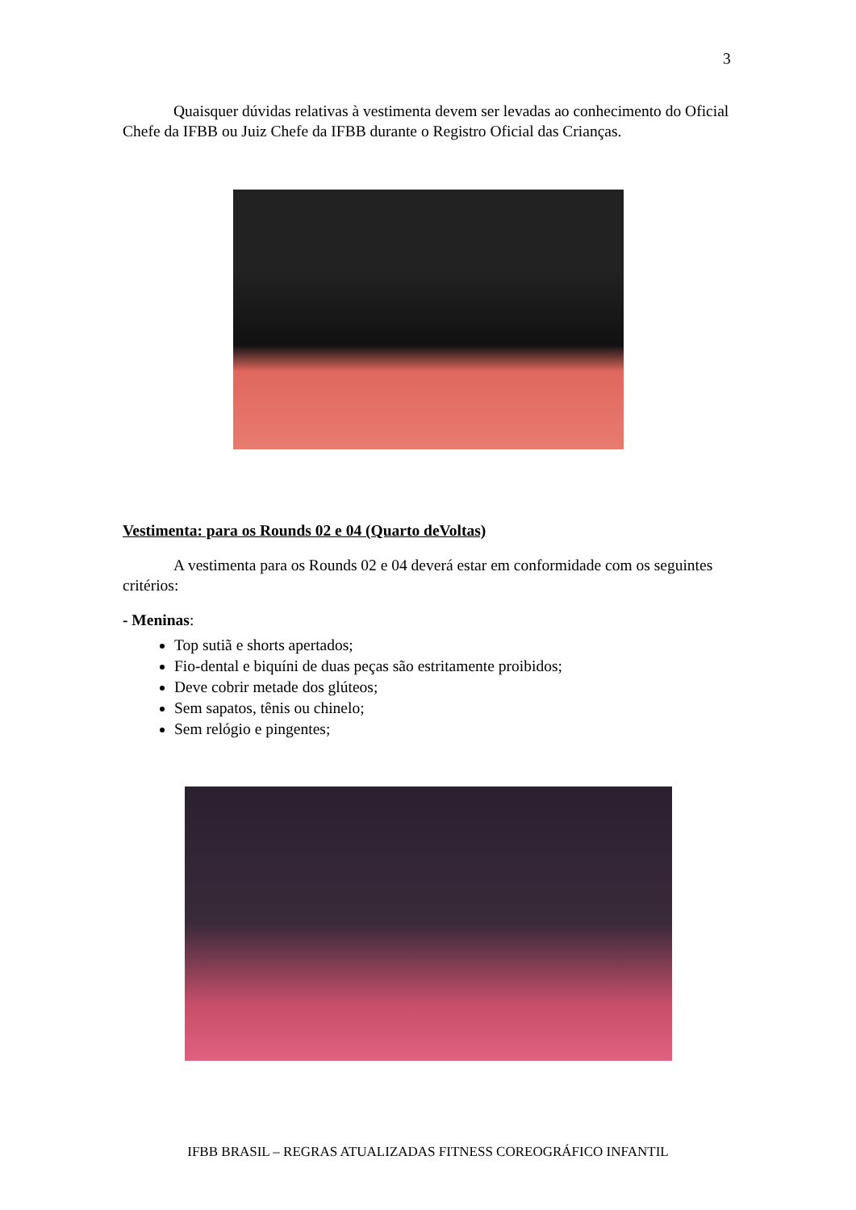3
Quaisquer dúvidas relativas à vestimenta devem ser levadas ao conhecimento do Oficial Chefe da IFBB ou Juiz Chefe da IFBB durante o Registro Oficial das Crianças.
Vestimenta: para os Rounds 02 e 04 (Quarto deVoltas)
A vestimenta para os Rounds 02 e 04 deverá estar em conformidade com os seguintes critérios:
- Meninas:
Top sutiã e shorts apertados;
Fio-dental e biquíni de duas peças são estritamente proibidos;
Deve cobrir metade dos glúteos;
Sem sapatos, tênis ou chinelo;
Sem relógio e pingentes;
IFBB BRASIL – REGRAS ATUALIZADAS FITNESS COREOGRÁFICO INFANTIL